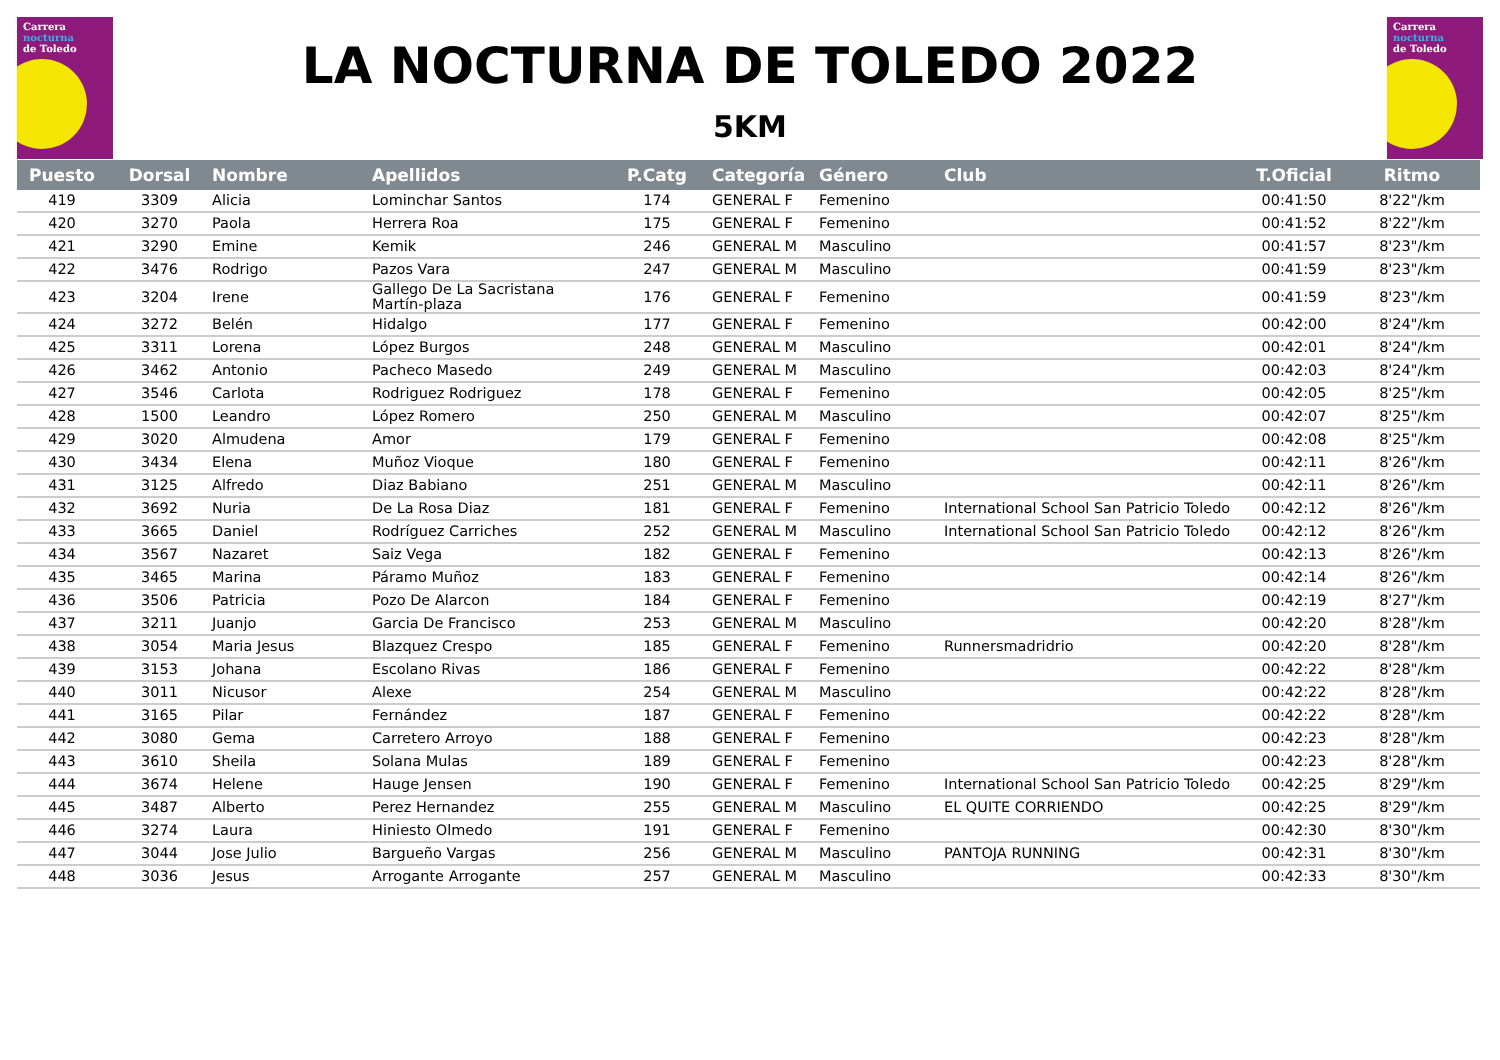Carrera
nocturna
de Toledo
LA NOCTURNA DE TOLEDO 2022
5KM
Carrera
nocturna
de Toledo
| Puesto | Dorsal | Nombre | Apellidos | P.Catg | Categoría | Género | Club | T.Oficial | Ritmo |
| --- | --- | --- | --- | --- | --- | --- | --- | --- | --- |
| 419 | 3309 | Alicia | Lominchar Santos | 174 | GENERAL F | Femenino | | 00:41:50 | 8'22"/km |
| 420 | 3270 | Paola | Herrera Roa | 175 | GENERAL F | Femenino | | 00:41:52 | 8'22"/km |
| 421 | 3290 | Emine | Kemik | 246 | GENERAL M | Masculino | | 00:41:57 | 8'23"/km |
| 422 | 3476 | Rodrigo | Pazos Vara | 247 | GENERAL M | Masculino | | 00:41:59 | 8'23"/km |
| 423 | 3204 | Irene | Gallego De La Sacristana Martín-plaza | 176 | GENERAL F | Femenino | | 00:41:59 | 8'23"/km |
| 424 | 3272 | Belén | Hidalgo | 177 | GENERAL F | Femenino | | 00:42:00 | 8'24"/km |
| 425 | 3311 | Lorena | López Burgos | 248 | GENERAL M | Masculino | | 00:42:01 | 8'24"/km |
| 426 | 3462 | Antonio | Pacheco Masedo | 249 | GENERAL M | Masculino | | 00:42:03 | 8'24"/km |
| 427 | 3546 | Carlota | Rodriguez Rodriguez | 178 | GENERAL F | Femenino | | 00:42:05 | 8'25"/km |
| 428 | 1500 | Leandro | López Romero | 250 | GENERAL M | Masculino | | 00:42:07 | 8'25"/km |
| 429 | 3020 | Almudena | Amor | 179 | GENERAL F | Femenino | | 00:42:08 | 8'25"/km |
| 430 | 3434 | Elena | Muñoz Vioque | 180 | GENERAL F | Femenino | | 00:42:11 | 8'26"/km |
| 431 | 3125 | Alfredo | Diaz Babiano | 251 | GENERAL M | Masculino | | 00:42:11 | 8'26"/km |
| 432 | 3692 | Nuria | De La Rosa Diaz | 181 | GENERAL F | Femenino | International School San Patricio Toledo | 00:42:12 | 8'26"/km |
| 433 | 3665 | Daniel | Rodríguez Carriches | 252 | GENERAL M | Masculino | International School San Patricio Toledo | 00:42:12 | 8'26"/km |
| 434 | 3567 | Nazaret | Saiz Vega | 182 | GENERAL F | Femenino | | 00:42:13 | 8'26"/km |
| 435 | 3465 | Marina | Páramo Muñoz | 183 | GENERAL F | Femenino | | 00:42:14 | 8'26"/km |
| 436 | 3506 | Patricia | Pozo De Alarcon | 184 | GENERAL F | Femenino | | 00:42:19 | 8'27"/km |
| 437 | 3211 | Juanjo | Garcia De Francisco | 253 | GENERAL M | Masculino | | 00:42:20 | 8'28"/km |
| 438 | 3054 | Maria Jesus | Blazquez Crespo | 185 | GENERAL F | Femenino | Runnersmadridrio | 00:42:20 | 8'28"/km |
| 439 | 3153 | Johana | Escolano Rivas | 186 | GENERAL F | Femenino | | 00:42:22 | 8'28"/km |
| 440 | 3011 | Nicusor | Alexe | 254 | GENERAL M | Masculino | | 00:42:22 | 8'28"/km |
| 441 | 3165 | Pilar | Fernández | 187 | GENERAL F | Femenino | | 00:42:22 | 8'28"/km |
| 442 | 3080 | Gema | Carretero Arroyo | 188 | GENERAL F | Femenino | | 00:42:23 | 8'28"/km |
| 443 | 3610 | Sheila | Solana Mulas | 189 | GENERAL F | Femenino | | 00:42:23 | 8'28"/km |
| 444 | 3674 | Helene | Hauge Jensen | 190 | GENERAL F | Femenino | International School San Patricio Toledo | 00:42:25 | 8'29"/km |
| 445 | 3487 | Alberto | Perez Hernandez | 255 | GENERAL M | Masculino | EL QUITE CORRIENDO | 00:42:25 | 8'29"/km |
| 446 | 3274 | Laura | Hiniesto Olmedo | 191 | GENERAL F | Femenino | | 00:42:30 | 8'30"/km |
| 447 | 3044 | Jose Julio | Bargueño Vargas | 256 | GENERAL M | Masculino | PANTOJA RUNNING | 00:42:31 | 8'30"/km |
| 448 | 3036 | Jesus | Arrogante Arrogante | 257 | GENERAL M | Masculino | | 00:42:33 | 8'30"/km |